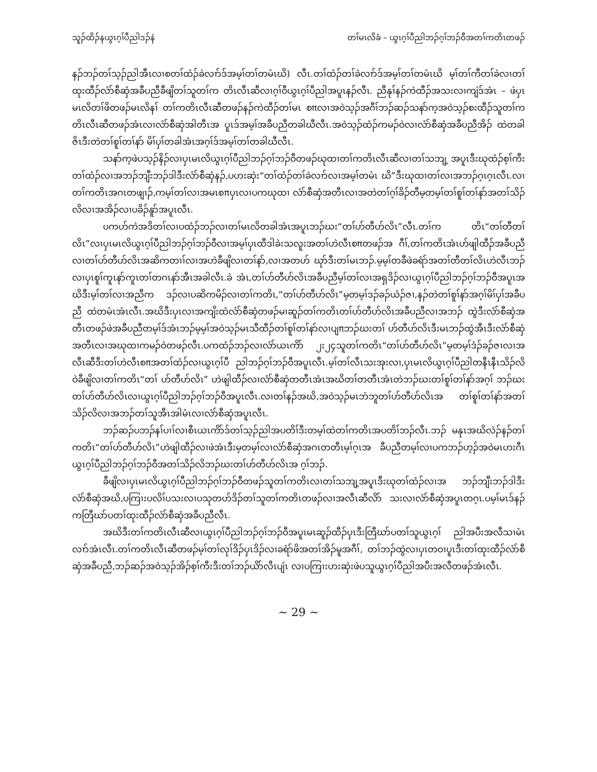သူၣ်ထိၣ်နယွၤဂ့ၢ်ပီညါဒၣ်နဲ တၢ်မၤလိခံ – ယွၤဂ့ၢ်ပီညါဘၣ်ဂ့ၢ်ဘၣ်ဝီအတၢ်ကတိၤတဖၣ်
နၣ်ဘၣ်တၢ်သ့ၣ်ညါအီၤလၢစတၢ်ထံၣ်ခဲလၢာ်ဒ်အမ့ၢ်တၢ်တမံၤဃိ) လီၤ.တၢ်ထံၣ်တၢ်ခဲလၢာ်ဒ်အမ့ၢ်တၢ်တမံၤဃိ မ့ၢ်တၢ်ကီတၢ်ခဲလၢတၢ်ထုးထီၣ်လံာ်စီဆှံအခီပညီခီဖျိတၢ်သူတၢ်က တိၤလီၤဆီလၢဂ့ၢ်ဝီယွၤဂ့ၢ်ပီညါအပူၤနၣ်လီၤ. ညီနုၢ်နၣ်ကဲထီၣ်အသးလၢကျဲဒ်အံၤ – ဖဲပှၤမၤလိတၢ်ဖိတဖၣ်မၤလိနၢ် တၢ်ကတိၤလီၤဆီတဖၣ်နၣ်ကဲထီၣ်တၢ်မၤ စπလၢအဝဲသ့ၣ်အဂီၢ်ဘၣ်ဆၣ်သနာ်က့အဝဲသ့ၣ်စးထီၣ်သူတၢ်ကတိၤလီၤဆီတဖၣ်အံၤလၢလံာ်စီဆှံအါတီၤအ ပူၤဒ်အမ့ၢ်အခီပညီတခါဃီလီၤ.အဝဲသ့ၣ်ထံၣ်ကမၣ်ဝဲလၢလံာ်စီဆှံအခီပညီအိၣ် ထဲတခါဇိၤဒီးတဲတၢ်စူၢ်တၢ်နာ် မိၢ်ပှၢ်တခါအံၤအဂ့ၢ်ဒ်အမ့ၢ်တၢ်တခါဃီလီၤ.
သနာ်က့ဖဲပသ့ၣ်နိၣ်လၢပှၤမၤလိယွၤဂ့ၢ်ပီညါဘၣ်ဂ့ၢ်ဘၣ်ဝီတဖၣ်ဃုထၢတၢ်ကတိၤလီၤဆီလၢတၢ်သဘျ့ အပူၤဒီးဃုထံၣ်စ့ၢ်ကီးတၢ်ထံၣ်လၢအဘၣ်ဘျီးဘၣ်ဒါဒီးလံာ်စီဆှံနၣ်,ပဟးဆှဲး“တၢ်ထံၣ်တၢ်ခဲလၢာ်လၢအမ့ၢ်တမံၤ ဃိ”ဒီးဃုထၢတၢ်လၢအဘၣ်ဂ့ၤဂ့ၤလီၤ.လၢတၢ်ကတိၤအဂၤတဖျၢၣ်,ကမ့ၢ်တၢ်လၢအမၤစπပှၤလၢပကဃုထၢ လံာ်စီဆှံအတီၤလၢအတဲတၢ်ဂ့ၢ်ခိၣ်တီမ့တမ့ၢ်တၢ်စူၢ်တၢ်နာ်အတၢ်သိၣ်လိလၢအအိၣ်လၢပခိၣ်နူာ်အပူၤလီၤ.
ပကဟ်ကဲအဒိတၢ်လၢပထံၣ်ဘၣ်လၢတၢ်မၤလိတခါအံၤအပူၤဘၣ်ဃး“တၢ်ဟ်တီဟ်လိၤ”လီၤ.တၢ်က တိၤ“တၢ်တီတၢ်လိၤ”လၢပှၤမၤလိယွၤဂ့ၢ်ပီညါဘၣ်ဂ့ၢ်ဘၣ်ဝီလၢအမ့ၢ်ပှၤထီဒါခဲးသလူးအတၢ်ဟဲလီၤစπတဖၣ်အ ဂီၢ်,တၢ်ကတိၤအံၤဟ်ဖျါထီၣ်အခီပညီလၢတၢ်ဟ်တီဟ်လိၤအဆိကတၢၢ်လၢအဟဲခီဖျိလၢတၢ်နာ်,လၢအတဟ် ဃုာ်ဒီးတၢ်မၤဘၣ်.မ့မ့ၢ်တခီဖဲခရံာ်အတၢ်တီတၢ်လိၤဟဲလီၤဘၣ်လၢပှၤစူၢ်ကူၤနာ်ကူၤတၢ်တဂၤနာ်အီၤအခါလီၤ.ခဲ အံၤ,တၢ်ဟ်တီဟ်လိၤအခီပညီမ့ၢ်တၢ်လၢအရှဒိၣ်လၢယွၤဂ့ၢ်ပီညါဘၣ်ဂ့ၢ်ဘၣ်ဝီအပူၤအဃိဒီးမ့ၢ်တၢ်လၢအညီက ဒၣ်လၢပဆိကမိၣ်လၢတၢ်ကတိၤ,“တၢ်ဟ်တီဟ်လိၤ”မ့တမ့ၢ်ဒၣ်ခၣ်ယံၣ်ဇၢ,နၣ်တဲတၢ်စူၢ်နာ်အဂ့ၢ်မိၢ်ပှၢ်အခီပညီ ထဲတမံၤအံၤလီၤ.အဃိဒီးပှၤလၢအကျိးထံလံာ်စီဆှံတဖၣ်မၢဆူၣ်တၢ်ကတိၤတၢ်ဟ်တီဟ်လိၤအခီပညီလၢအဘၣ် ထွဲဒီးလံာ်စီဆှံအတီၤတဖၣ်ဖဲအခီပညီတမ့ၢ်ဒ်အံၤဘၣ်မ့မ့ၢ်အဝဲသ့ၣ်မၤသီထီၣ်တၢ်စူၢ်တၢ်နာ်လၢပျπဘၣ်ဃးတၢ် ဟ်တီဟ်လိၤဒီးမၤဘၣ်ထွဲအီၤဒီးလံာ်စီဆှံအတီၤလၢအဃုထၢကမၣ်ဝဲတဖၣ်လီၤ.ပကထံၣ်ဘၣ်လၢလံာ်ယၤကိာ် ၂း၂၄သူတၢ်ကတိၤ“တၢ်ဟ်တီဟ်လိၤ”မ့တမ့ၢ်ဒံၣ်ခၣ်ဇၢလၢအလီၤဆီဒီးတၢ်ဟဲလီၤစπအတၢ်ထံၣ်လၢယွၤဂ့ၢ်ပီ ညါဘၣ်ဂ့ၢ်ဘၣ်ဝီအပူၤလီၤ.မ့ၢ်တၢ်လီၤသးအုးလၢ,ပှၤမၤလိယွၤဂ့ၢ်ပီညါတနီၤနီၤသိၣ်လိဝဲခီဖျိလၢတၢ်ကတိၤ“တၢ် ဟ်တီဟ်လိၤ” ဟဲဖျါထီၣ်လၢလံာ်စီဆှံတတီၤအံၤအဃိတၢ်တတီၤအံၤတဲဘၣ်ဃးတၢ်စူၢ်တၢ်နာ်အဂ့ၢ် ဘၣ်ဃး တၢ်ဟ်တီဟ်လိၤလၢယွၤဂ့ၢ်ပီညါဘၣ်ဂ့ၢ်ဘၣ်ဝီအပူၤလီၤ.လၢတၢ်နၣ်အဃိ,အဝဲသ့ၣ်မၤဘံဘူတၢ်ဟ်တီဟ်လိၤအ တၢ်စူၢ်တၢ်နာ်အတၢ်သိၣ်လိလၢအဘၣ်တၢ်သူအီၤအါမံၤလၢလံာ်စီဆှံအပူၤလီၤ.
ဘၣ်ဆၣ်ပဘၣ်နၢ်ပၢၢ်လၢစီၤယၤကိာ်ဒ်တၢ်သ့ၣ်ညါအပတိၢ်ဒီးတမ့ၢ်ထဲတၢ်ကတိၤအပတိၢ်ဘၣ်လီၤ.ဘၣ် မနုၤအဃိလဲၣ်နၣ်တၢ်ကတိၤ“တၢ်ဟ်တီဟ်လိၤ”ဟဲဖျါထီၣ်လၢဖဲအံၤဒီးမ့တမ့ၢ်လၢလံာ်စီဆှံအဂၤတတီၤမ့ၢ်ဂ့ၤအ ခီပညီတမ့ၢ်လၢပကဘၣ်ဟ့ၣ်အဝဲမၤဟးဂီၤယွၤဂ့ၢ်ပီညါဘၣ်ဂ့ၢ်ဘၣ်ဝီအတၢ်သိၣ်လိဘၣ်ဃးတၢ်ဟ်တီဟ်လိၤအ ဂ့ၢ်ဘၣ်.
ခီဖျိလၢပှၤမၤလိယွၤဂ့ၢ်ပီညါဘၣ်ဂ့ၢ်ဘၣ်ဝီတဖၣ်သူတၢ်ကတိၤလၢတၢ်သဘျ့အပူၤဒီးဃုတၢ်ထံၣ်လၢအ ဘၣ်ဘျီးဘၣ်ဒါဒီးလံာ်စီဆှံအဃိ,ပကြၢးပလိၢ်ပသးလၢပသုတဟ်ဒိၣ်တၢ်သူတၢ်ကတိၤတဖၣ်လၢအလီၤဆီလိာ် သးလၢလံာ်စီဆှံအပူၤတဂ့ၤ.ပမ့ၢ်မၤဒ်နၣ်ကတြီဃာ်ပတၢ်ထုးထီၣ်လံာ်စီဆှံအခီပညီလီၤ.
အဃိဒီးတၢ်ကတိၤလီၤဆီလၢယွၤဂ့ၢ်ပီညါဘၣ်ဂ့ၢ်ဘၣ်ဝီအပူၤမၤဆူၣ်ထီၣ်ပှၤဒီးတြီဃာ်ပတၢ်သူယွၤဂ့ၢ် ညါအပီးအလီသၢမံၤလၢာ်အံၤလီၤ.တၢ်ကတိၤလီၤဆီတဖၣ်မ့ၢ်တၢ်လုၢ်ဒိၣ်ပှၤဒိၣ်လၢခရံာ်ဖိအတၢ်အိၣ်မူအဂီၢ်, တၢ်ဘၣ်ထွဲလၢပှၤတဝၢပူၤဒီးတၢ်ထုးထီၣ်လံာ်စီဆှံအခီပညီ,ဘၣ်ဆၣ်အဝဲသ့ၣ်အိၣ်စ့ၢ်ကီးဒီးတၢ်ဘၣ်ယိာ်လီၤပျံၤ လၢပကြၢးဟးဆှဲးဖဲပသူယွၤဂ့ၢ်ပီညါအပီးအလီတဖၣ်အံၤလီၤ.
~ 29 ~